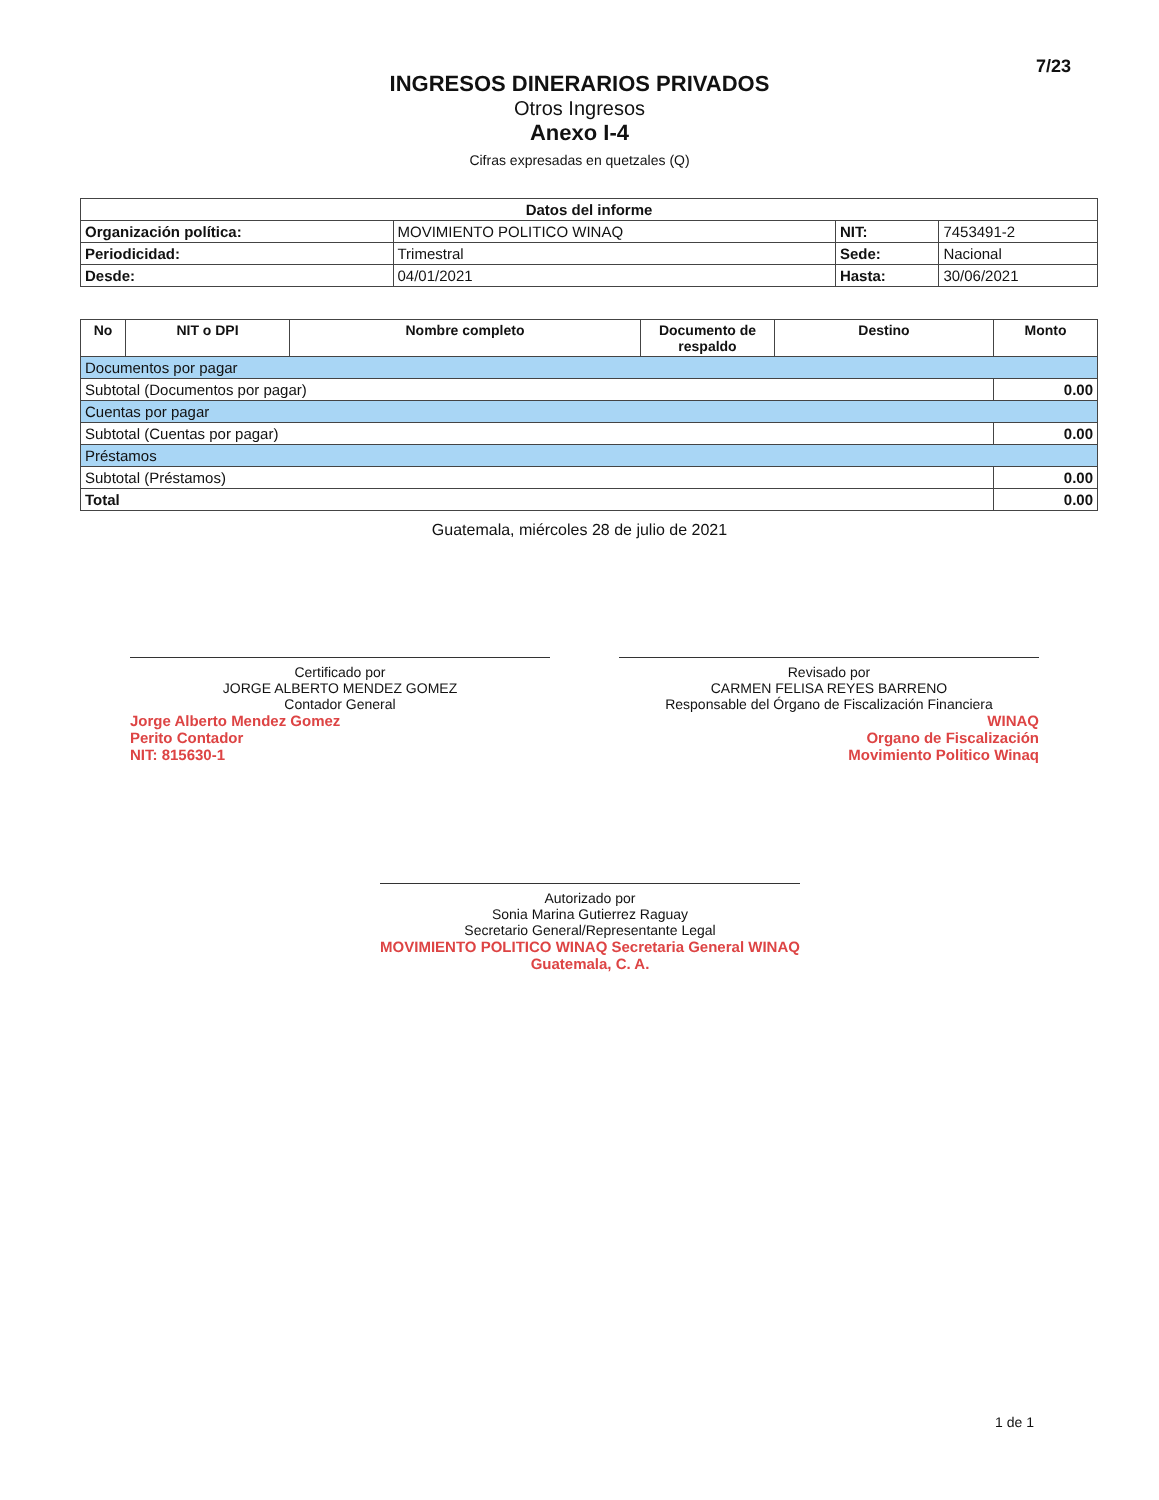7/23
INGRESOS DINERARIOS PRIVADOS
Otros Ingresos
Anexo I-4
Cifras expresadas en quetzales (Q)
| Datos del informe | | | |
| --- | --- | --- | --- |
| Organización política: | MOVIMIENTO POLITICO WINAQ | NIT: | 7453491-2 |
| Periodicidad: | Trimestral | Sede: | Nacional |
| Desde: | 04/01/2021 | Hasta: | 30/06/2021 |
| No | NIT o DPI | Nombre completo | Documento de respaldo | Destino | Monto |
| --- | --- | --- | --- | --- | --- |
| Documentos por pagar | | | | | |
| Subtotal (Documentos por pagar) | | | | | 0.00 |
| Cuentas por pagar | | | | | |
| Subtotal (Cuentas por pagar) | | | | | 0.00 |
| Préstamos | | | | | |
| Subtotal (Préstamos) | | | | | 0.00 |
| Total | | | | | 0.00 |
Guatemala, miércoles 28 de julio de 2021
Certificado por
JORGE ALBERTO MENDEZ GOMEZ
Contador General
Jorge Alberto Mendez Gomez
Perito Contador
NIT: 815630-1
Revisado por
CARMEN FELISA REYES BARRENO
Responsable del Órgano de Fiscalización Financiera
WINAQ
Organo de Fiscalización
Movimiento Politico Winaq
Autorizado por
Sonia Marina Gutierrez Raguay
Secretario General/Representante Legal
MOVIMIENTO POLITICO WINAQ Secretaria General WINAQ Guatemala, C. A.
1 de 1